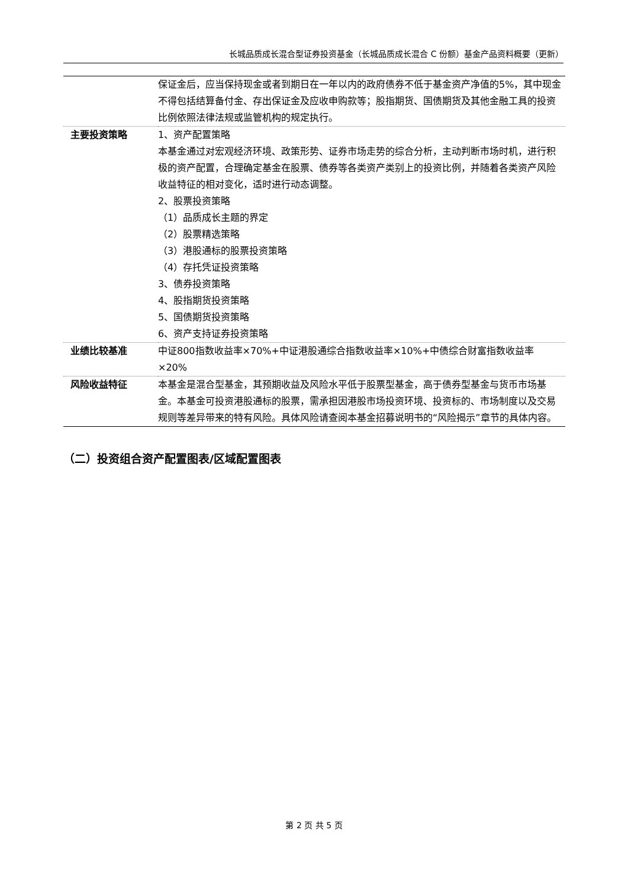长城品质成长混合型证券投资基金（长城品质成长混合 C 份额）基金产品资料概要（更新）
| | 保证金后，应当保持现金或者到期日在一年以内的政府债券不低于基金资产净值的5%，其中现金不得包括结算备付金、存出保证金及应收申购款等；股指期货、国债期货及其他金融工具的投资比例依照法律法规或监管机构的规定执行。 |
| 主要投资策略 | 1、资产配置策略 本基金通过对宏观经济环境、政策形势、证券市场走势的综合分析，主动判断市场时机，进行积极的资产配置，合理确定基金在股票、债券等各类资产类别上的投资比例，并随着各类资产风险收益特征的相对变化，适时进行动态调整。 2、股票投资策略 （1）品质成长主题的界定 （2）股票精选策略 （3）港股通标的股票投资策略 （4）存托凭证投资策略 3、债券投资策略 4、股指期货投资策略 5、国债期货投资策略 6、资产支持证券投资策略 |
| 业绩比较基准 | 中证800指数收益率×70%+中证港股通综合指数收益率×10%+中债综合财富指数收益率×20% |
| 风险收益特征 | 本基金是混合型基金，其预期收益及风险水平低于股票型基金，高于债券型基金与货币市场基金。本基金可投资港股通标的股票，需承担因港股市场投资环境、投资标的、市场制度以及交易规则等差异带来的特有风险。具体风险请查阅本基金招募说明书的“风险揭示”章节的具体内容。 |
（二）投资组合资产配置图表/区域配置图表
第 2 页 共 5 页